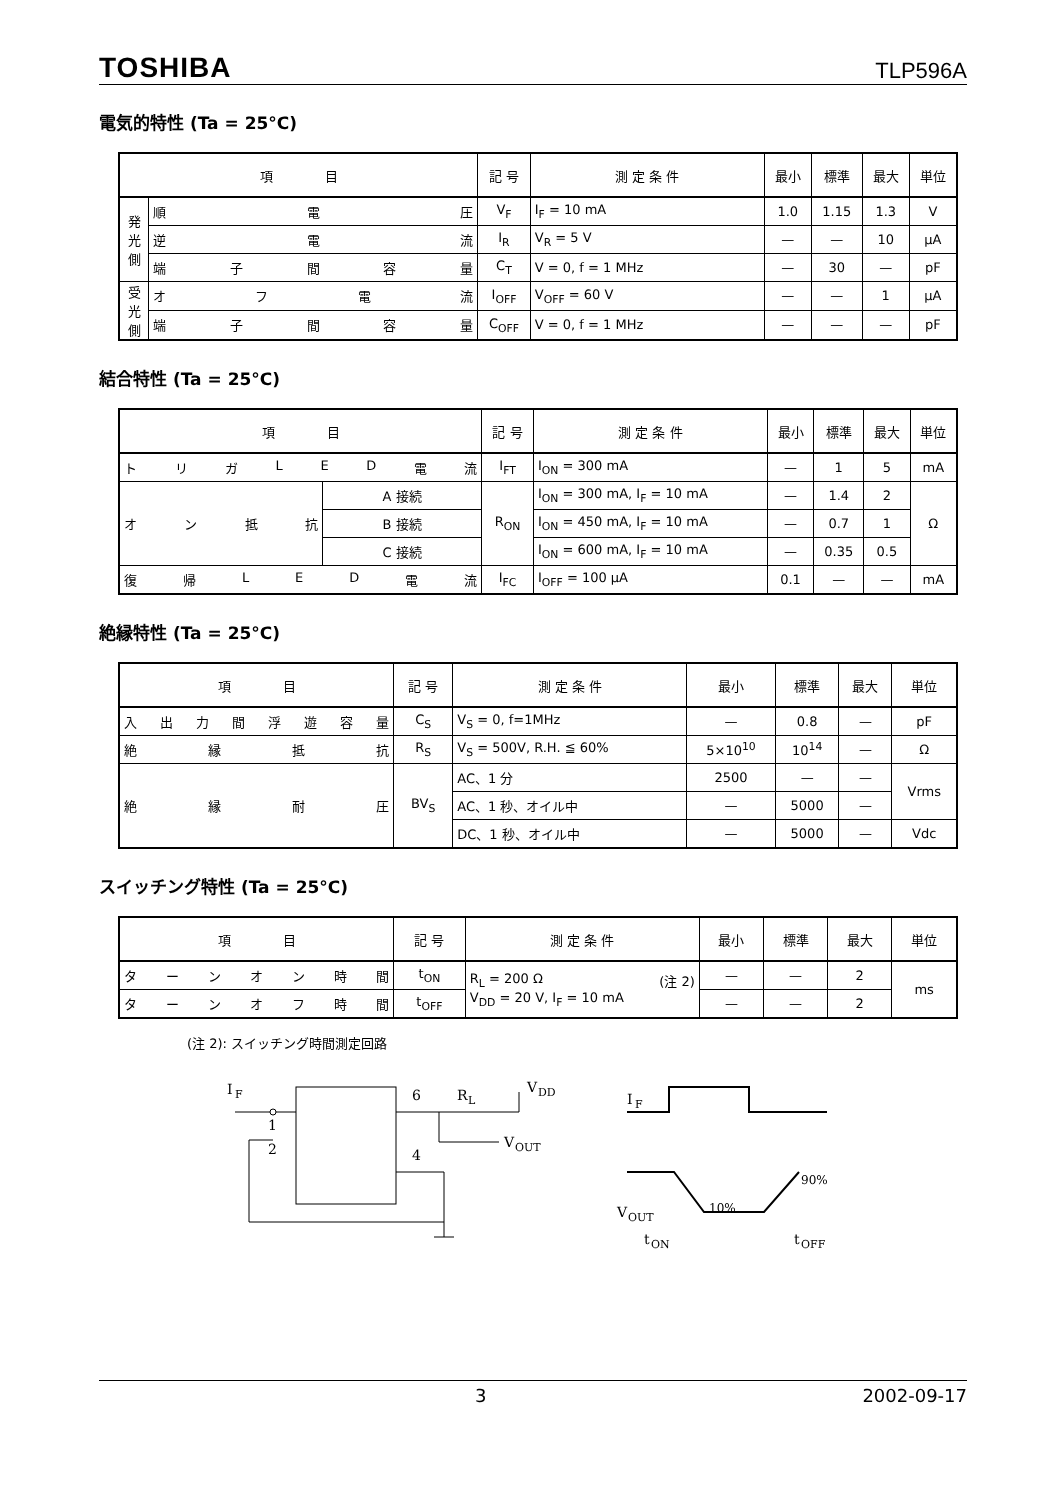TOSHIBA TLP596A
電気的特性 (Ta = 25°C)
| 項 目 | | 記 号 | 測 定 条 件 | 最小 | 標準 | 最大 | 単位 |
| --- | --- | --- | --- | --- | --- | --- | --- |
| 発光側 | 順 電 圧 | V<sub>F</sub> | I<sub>F</sub> = 10 mA | 1.0 | 1.15 | 1.3 | V |
| | 逆 電 流 | I<sub>R</sub> | V<sub>R</sub> = 5 V | — | — | 10 | μA |
| | 端 子 間 容 量 | C<sub>T</sub> | V = 0, f = 1 MHz | — | 30 | — | pF |
| 受光側 | オ フ 電 流 | I<sub>OFF</sub> | V<sub>OFF</sub> = 60 V | — | — | 1 | μA |
| | 端 子 間 容 量 | C<sub>OFF</sub> | V = 0, f = 1 MHz | — | — | — | pF |
結合特性 (Ta = 25°C)
| 項 目 | | 記 号 | 測 定 条 件 | 最小 | 標準 | 最大 | 単位 |
| --- | --- | --- | --- | --- | --- | --- | --- |
| ト リ ガ L E D 電 流 | | I<sub>FT</sub> | I<sub>ON</sub> = 300 mA | — | 1 | 5 | mA |
| オ ン 抵 抗 | A 接続 | R<sub>ON</sub> | I<sub>ON</sub> = 300 mA, I<sub>F</sub> = 10 mA | — | 1.4 | 2 | Ω |
| | B 接続 | | I<sub>ON</sub> = 450 mA, I<sub>F</sub> = 10 mA | — | 0.7 | 1 | |
| | C 接続 | | I<sub>ON</sub> = 600 mA, I<sub>F</sub> = 10 mA | — | 0.35 | 0.5 | |
| 復 帰 L E D 電 流 | | I<sub>FC</sub> | I<sub>OFF</sub> = 100 μA | 0.1 | — | — | mA |
絶縁特性 (Ta = 25°C)
| 項 目 | 記 号 | 測 定 条 件 | 最小 | 標準 | 最大 | 単位 |
| --- | --- | --- | --- | --- | --- | --- |
| 入 出 力 間 浮 遊 容 量 | C<sub>S</sub> | V<sub>S</sub> = 0, f=1MHz | — | 0.8 | — | pF |
| 絶 縁 抵 抗 | R<sub>S</sub> | V<sub>S</sub> = 500V, R.H. ≦ 60% | 5×10<sup>10</sup> | 10<sup>14</sup> | — | Ω |
| 絶 縁 耐 圧 | BV<sub>S</sub> | AC、1 分 | 2500 | — | — | Vrms |
| | | AC、1 秒、オイル中 | — | 5000 | — | |
| | | DC、1 秒、オイル中 | — | 5000 | — | Vdc |
スイッチング特性 (Ta = 25°C)
| 項 目 | 記 号 | 測 定 条 件 | 最小 | 標準 | 最大 | 単位 |
| --- | --- | --- | --- | --- | --- | --- |
| タ ー ン オ ン 時 間 | t<sub>ON</sub> | R<sub>L</sub> = 200 Ω (注 2) V<sub>DD</sub> = 20 V, I<sub>F</sub> = 10 mA | — | — | 2 | ms |
| タ ー ン オ フ 時 間 | t<sub>OFF</sub> | | — | — | 2 | |
(注 2): スイッチング時間測定回路
I
F
1
2
6
4
R
L
V
DD
V
OUT
I
F
V
OUT
10%
90%
t
ON
t
OFF
3 2002-09-17